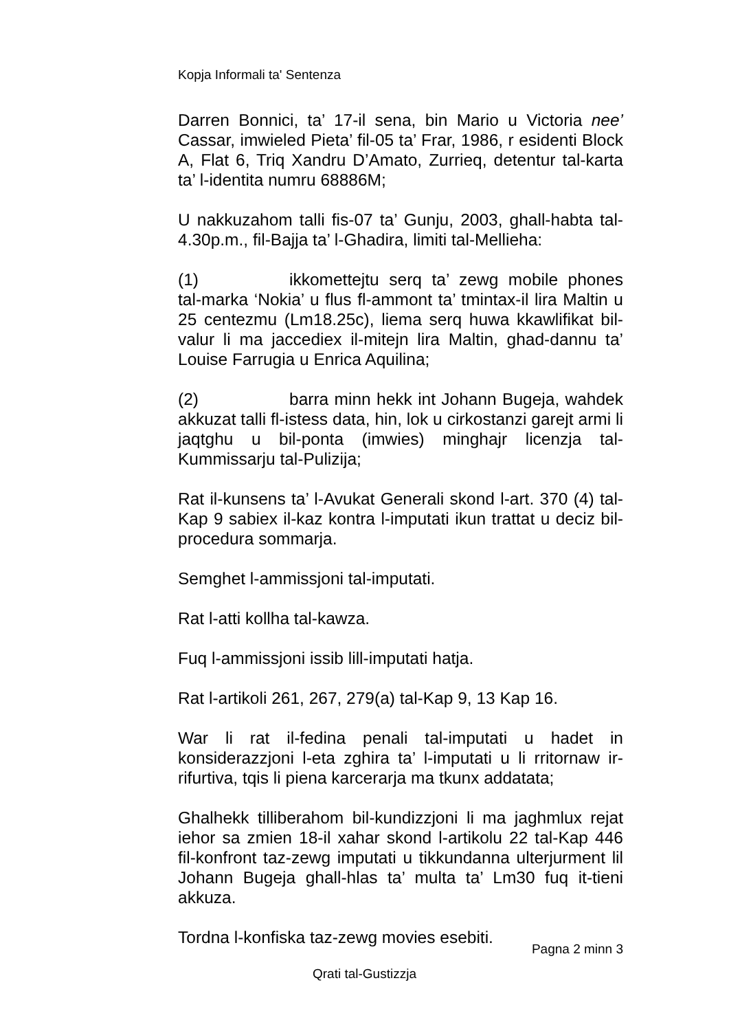Kopja Informali ta' Sentenza
Darren Bonnici, ta’ 17-il sena, bin Mario u Victoria nee’ Cassar, imwieled Pieta’ fil-05 ta’ Frar, 1986, r esidenti Block A, Flat 6, Triq Xandru D’Amato, Zurrieq, detentur tal-karta ta’ l-identita numru 68886M;
U nakkuzahom talli fis-07 ta’ Gunju, 2003, ghall-habta tal-4.30p.m., fil-Bajja ta’ l-Ghadira, limiti tal-Mellieha:
(1) ikkomettejtu serq ta’ zewg mobile phones tal-marka ‘Nokia’ u flus fl-ammont ta’ tmintax-il lira Maltin u 25 centezmu (Lm18.25c), liema serq huwa kkawlifikat bil-valur li ma jaccediex il-mitejn lira Maltin, ghad-dannu ta’ Louise Farrugia u Enrica Aquilina;
(2) barra minn hekk int Johann Bugeja, wahdek akkuzat talli fl-istess data, hin, lok u cirkostanzi garejt armi li jaqtghu u bil-ponta (imwies) minghajr licenzja tal-Kummissarju tal-Pulizija;
Rat il-kunsens ta’ l-Avukat Generali skond l-art. 370 (4) tal-Kap 9 sabiex il-kaz kontra l-imputati ikun trattat u deciz bil-procedura sommarja.
Semghet l-ammissjoni tal-imputati.
Rat l-atti kollha tal-kawza.
Fuq l-ammissjoni issib lill-imputati hatja.
Rat l-artikoli 261, 267, 279(a) tal-Kap 9, 13 Kap 16.
War li rat il-fedina penali tal-imputati u hadet in konsiderazzjoni l-eta zghira ta’ l-imputati u li rritornaw ir-rifurtiva, tqis li piena karcerarja ma tkunx addatata;
Ghalhekk tilliberahom bil-kundizzjoni li ma jaghmlux rejat iehor sa zmien 18-il xahar skond l-artikolu 22 tal-Kap 446 fil-konfront taz-zewg imputati u tikkundanna ulterjurment lil Johann Bugeja ghall-hlas ta’ multa ta’ Lm30 fuq it-tieni akkuza.
Tordna l-konfiska taz-zewg movies esebiti.
Pagna 2 minn 3
Qrati tal-Gustizzja